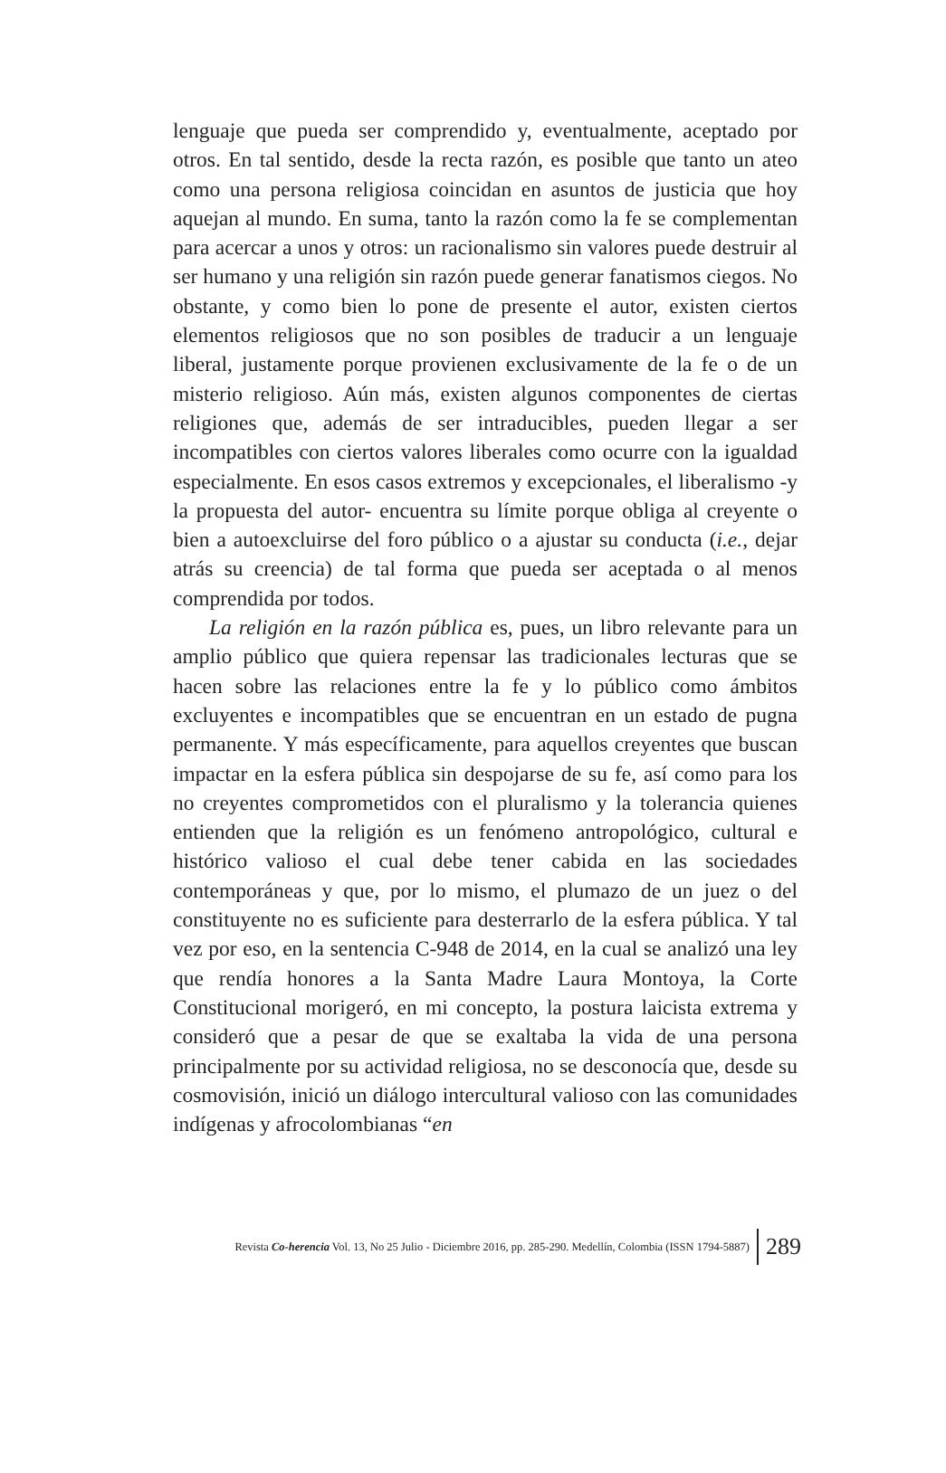lenguaje que pueda ser comprendido y, eventualmente, aceptado por otros. En tal sentido, desde la recta razón, es posible que tanto un ateo como una persona religiosa coincidan en asuntos de justicia que hoy aquejan al mundo. En suma, tanto la razón como la fe se complementan para acercar a unos y otros: un racionalismo sin valores puede destruir al ser humano y una religión sin razón puede generar fanatismos ciegos. No obstante, y como bien lo pone de presente el autor, existen ciertos elementos religiosos que no son posibles de traducir a un lenguaje liberal, justamente porque provienen exclusivamente de la fe o de un misterio religioso. Aún más, existen algunos componentes de ciertas religiones que, además de ser intraducibles, pueden llegar a ser incompatibles con ciertos valores liberales como ocurre con la igualdad especialmente. En esos casos extremos y excepcionales, el liberalismo -y la propuesta del autor- encuentra su límite porque obliga al creyente o bien a autoexcluirse del foro público o a ajustar su conducta (i.e., dejar atrás su creencia) de tal forma que pueda ser aceptada o al menos comprendida por todos.
La religión en la razón pública es, pues, un libro relevante para un amplio público que quiera repensar las tradicionales lecturas que se hacen sobre las relaciones entre la fe y lo público como ámbitos excluyentes e incompatibles que se encuentran en un estado de pugna permanente. Y más específicamente, para aquellos creyentes que buscan impactar en la esfera pública sin despojarse de su fe, así como para los no creyentes comprometidos con el pluralismo y la tolerancia quienes entienden que la religión es un fenómeno antropológico, cultural e histórico valioso el cual debe tener cabida en las sociedades contemporáneas y que, por lo mismo, el plumazo de un juez o del constituyente no es suficiente para desterrarlo de la esfera pública. Y tal vez por eso, en la sentencia C-948 de 2014, en la cual se analizó una ley que rendía honores a la Santa Madre Laura Montoya, la Corte Constitucional morigeró, en mi concepto, la postura laicista extrema y consideró que a pesar de que se exaltaba la vida de una persona principalmente por su actividad religiosa, no se desconocía que, desde su cosmovisión, inició un diálogo intercultural valioso con las comunidades indígenas y afrocolombianas “en
Revista Co-herencia Vol. 13, No 25 Julio - Diciembre 2016, pp. 285-290. Medellín, Colombia (ISSN 1794-5887) 289